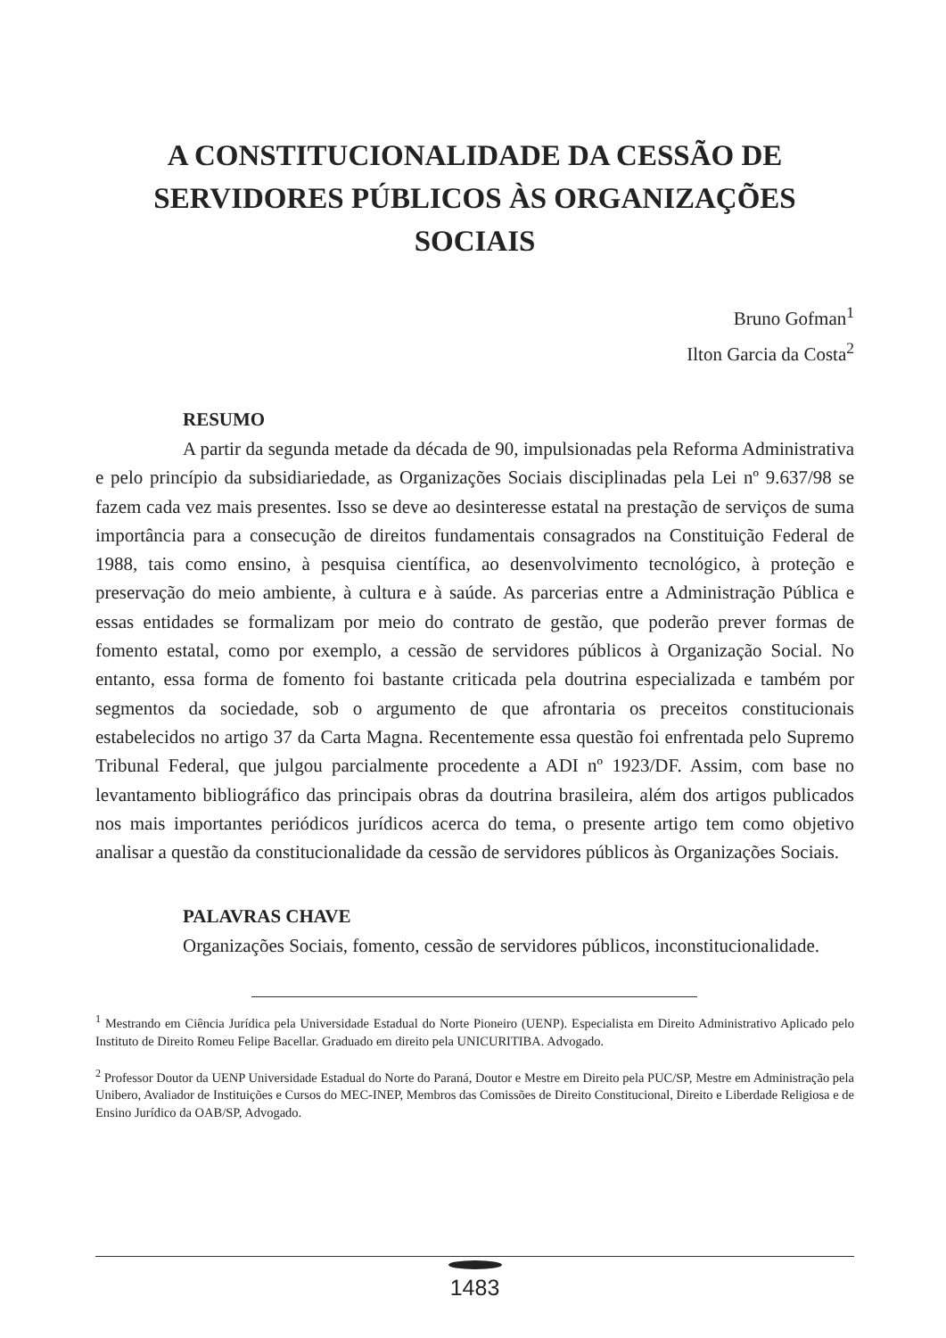A CONSTITUCIONALIDADE DA CESSÃO DE SERVIDORES PÚBLICOS ÀS ORGANIZAÇÕES SOCIAIS
Bruno Gofman<sup>1</sup>
Ilton Garcia da Costa<sup>2</sup>
RESUMO
A partir da segunda metade da década de 90, impulsionadas pela Reforma Administrativa e pelo princípio da subsidiariedade, as Organizações Sociais disciplinadas pela Lei nº 9.637/98 se fazem cada vez mais presentes. Isso se deve ao desinteresse estatal na prestação de serviços de suma importância para a consecução de direitos fundamentais consagrados na Constituição Federal de 1988, tais como ensino, à pesquisa científica, ao desenvolvimento tecnológico, à proteção e preservação do meio ambiente, à cultura e à saúde. As parcerias entre a Administração Pública e essas entidades se formalizam por meio do contrato de gestão, que poderão prever formas de fomento estatal, como por exemplo, a cessão de servidores públicos à Organização Social. No entanto, essa forma de fomento foi bastante criticada pela doutrina especializada e também por segmentos da sociedade, sob o argumento de que afrontaria os preceitos constitucionais estabelecidos no artigo 37 da Carta Magna. Recentemente essa questão foi enfrentada pelo Supremo Tribunal Federal, que julgou parcialmente procedente a ADI nº 1923/DF. Assim, com base no levantamento bibliográfico das principais obras da doutrina brasileira, além dos artigos publicados nos mais importantes periódicos jurídicos acerca do tema, o presente artigo tem como objetivo analisar a questão da constitucionalidade da cessão de servidores públicos às Organizações Sociais.
PALAVRAS CHAVE
Organizações Sociais, fomento, cessão de servidores públicos, inconstitucionalidade.
<sup>1</sup> Mestrando em Ciência Jurídica pela Universidade Estadual do Norte Pioneiro (UENP). Especialista em Direito Administrativo Aplicado pelo Instituto de Direito Romeu Felipe Bacellar. Graduado em direito pela UNICURITIBA. Advogado.
<sup>2</sup> Professor Doutor da UENP Universidade Estadual do Norte do Paraná, Doutor e Mestre em Direito pela PUC/SP, Mestre em Administração pela Unibero, Avaliador de Instituições e Cursos do MEC-INEP, Membros das Comissões de Direito Constitucional, Direito e Liberdade Religiosa e de Ensino Jurídico da OAB/SP, Advogado.
1483